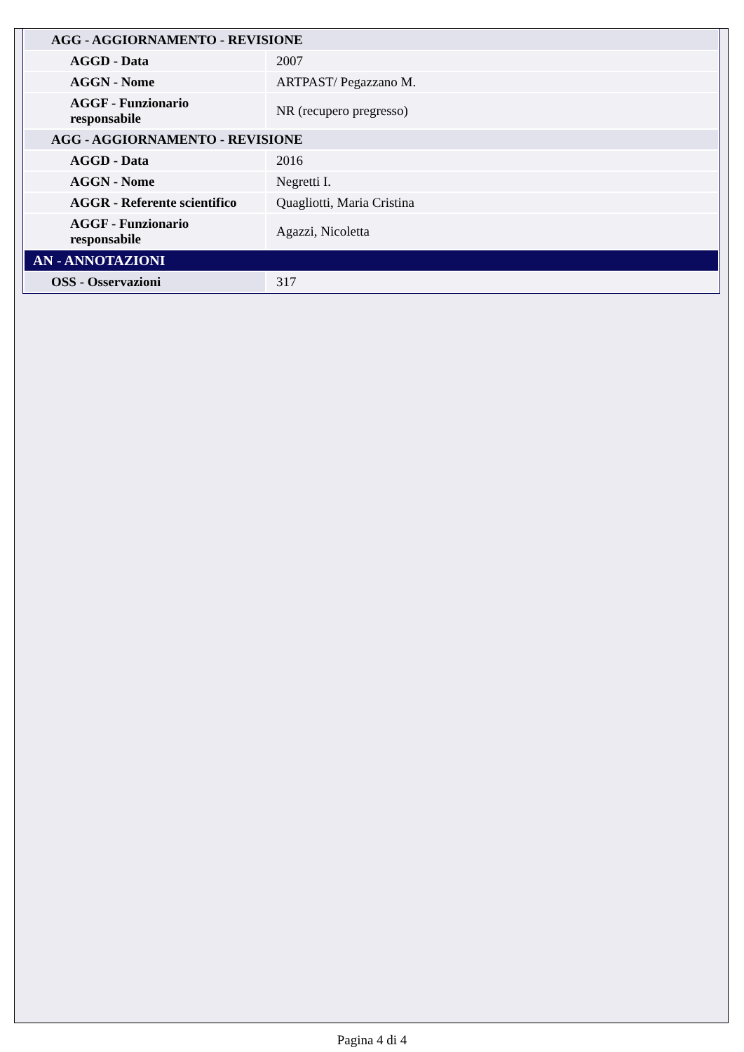| AGG - AGGIORNAMENTO - REVISIONE | |
| AGGD - Data | 2007 |
| AGGN - Nome | ARTPAST/ Pegazzano M. |
| AGGF - Funzionario responsabile | NR (recupero pregresso) |
| AGG - AGGIORNAMENTO - REVISIONE | |
| AGGD - Data | 2016 |
| AGGN - Nome | Negretti I. |
| AGGR - Referente scientifico | Quagliotti, Maria Cristina |
| AGGF - Funzionario responsabile | Agazzi, Nicoletta |
| AN - ANNOTAZIONI | |
| OSS - Osservazioni | 317 |
Pagina 4 di 4